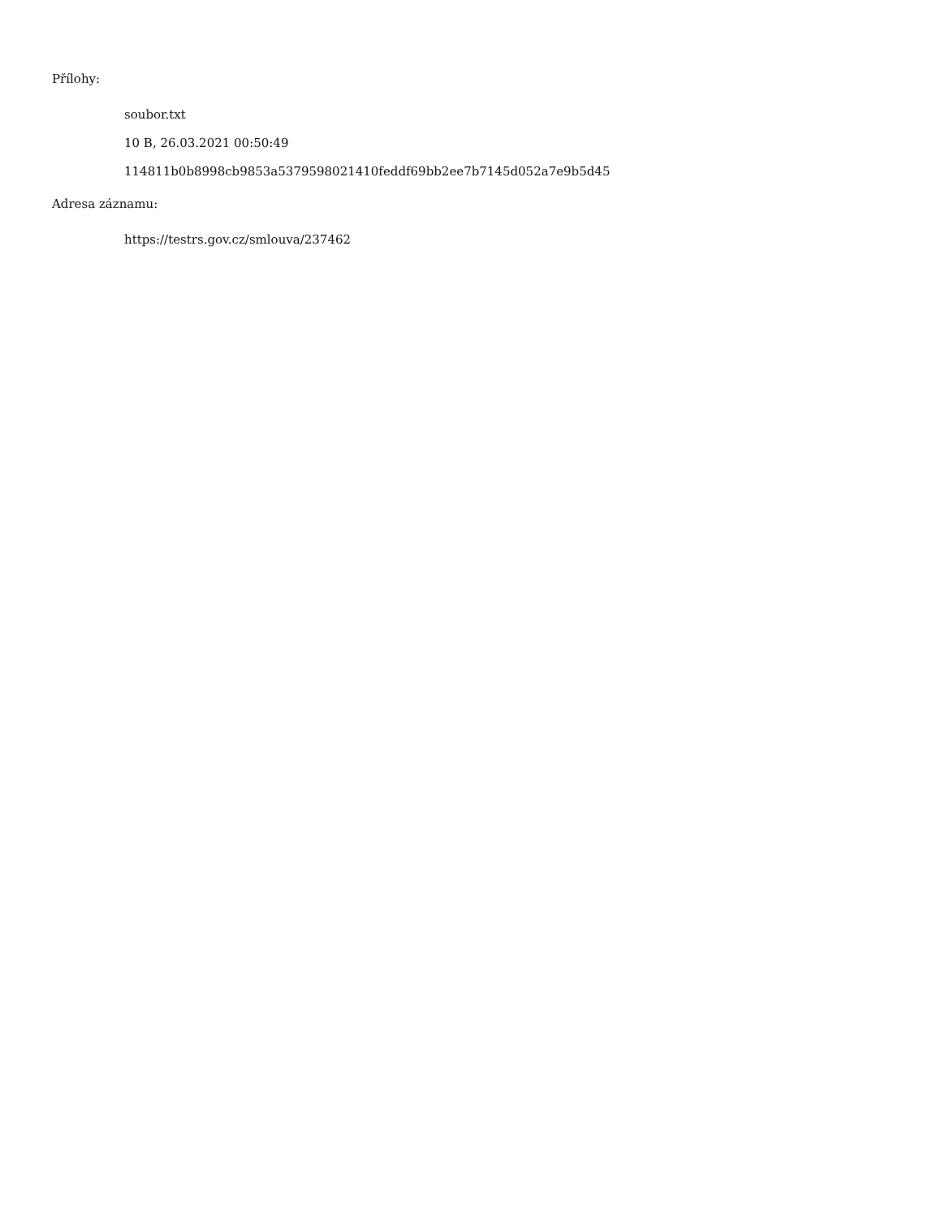Přílohy:
soubor.txt
10 B, 26.03.2021 00:50:49
114811b0b8998cb9853a5379598021410feddf69bb2ee7b7145d052a7e9b5d45
Adresa záznamu:
https://testrs.gov.cz/smlouva/237462